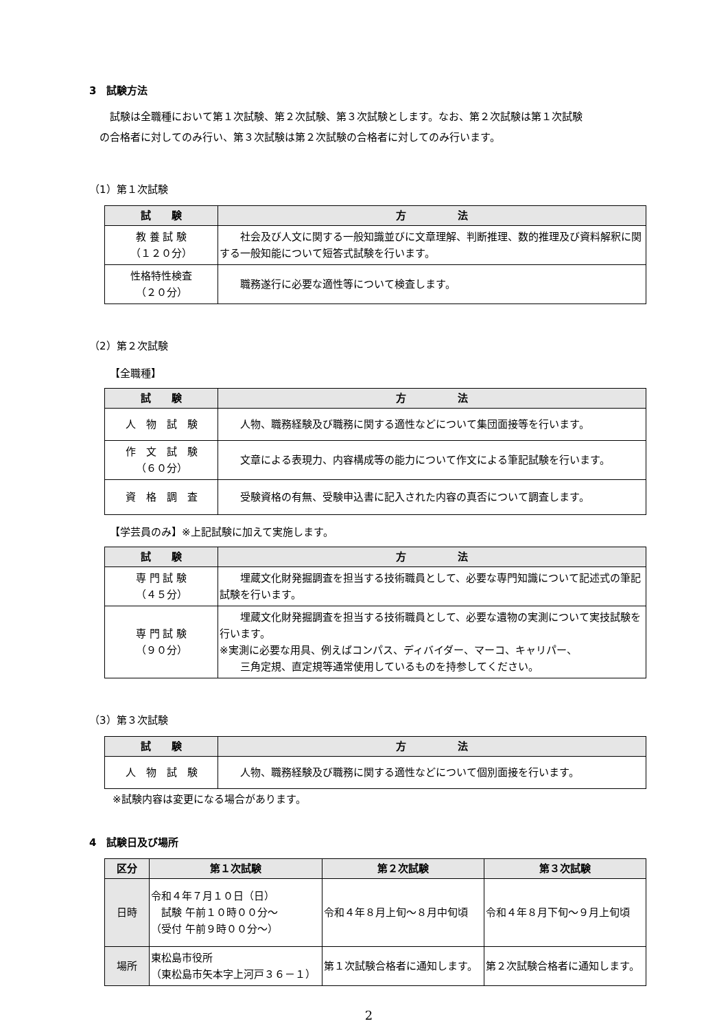3　試験方法
　　試験は全職種において第１次試験、第２次試験、第３次試験とします。なお、第２次試験は第１次試験
　の合格者に対してのみ行い、第３次試験は第２次試験の合格者に対してのみ行います。
（1）第１次試験
| 試 験 | 方 法 |
| --- | --- |
| 教 養 試 験 （１２０分） | 社会及び人文に関する一般知識並びに文章理解、判断推理、数的推理及び資料解釈に関する一般知能について短答式試験を行います。 |
| 性格特性検査 （２０分） | 職務遂行に必要な適性等について検査します。 |
（2）第２次試験
【全職種】
| 試 験 | 方 法 |
| --- | --- |
| 人 物 試 験 | 人物、職務経験及び職務に関する適性などについて集団面接等を行います。 |
| 作 文 試 験 （６０分） | 文章による表現力、内容構成等の能力について作文による筆記試験を行います。 |
| 資 格 調 査 | 受験資格の有無、受験申込書に記入された内容の真否について調査します。 |
【学芸員のみ】※上記試験に加えて実施します。
| 試 験 | 方 法 |
| --- | --- |
| 専 門 試 験 （４５分） | 埋蔵文化財発掘調査を担当する技術職員として、必要な専門知識について記述式の筆記試験を行います。 |
| 専 門 試 験 （９０分） | 埋蔵文化財発掘調査を担当する技術職員として、必要な遺物の実測について実技試験を行います。 ※実測に必要な用具、例えばコンパス、ディバイダー、マーコ、キャリパー、 三角定規、直定規等通常使用しているものを持参してください。 |
（3）第３次試験
| 試 験 | 方 法 |
| --- | --- |
| 人 物 試 験 | 人物、職務経験及び職務に関する適性などについて個別面接を行います。 |
※試験内容は変更になる場合があります。
4　試験日及び場所
| 区分 | 第１次試験 | 第２次試験 | 第３次試験 |
| --- | --- | --- | --- |
| 日時 | 令和４年７月１０日（日） 試験 午前１０時００分～ （受付 午前９時００分～） | 令和４年８月上旬～８月中旬頃 | 令和４年８月下旬～９月上旬頃 |
| 場所 | 東松島市役所 （東松島市矢本字上河戸３６－１） | 第１次試験合格者に通知します。 | 第２次試験合格者に通知します。 |
2